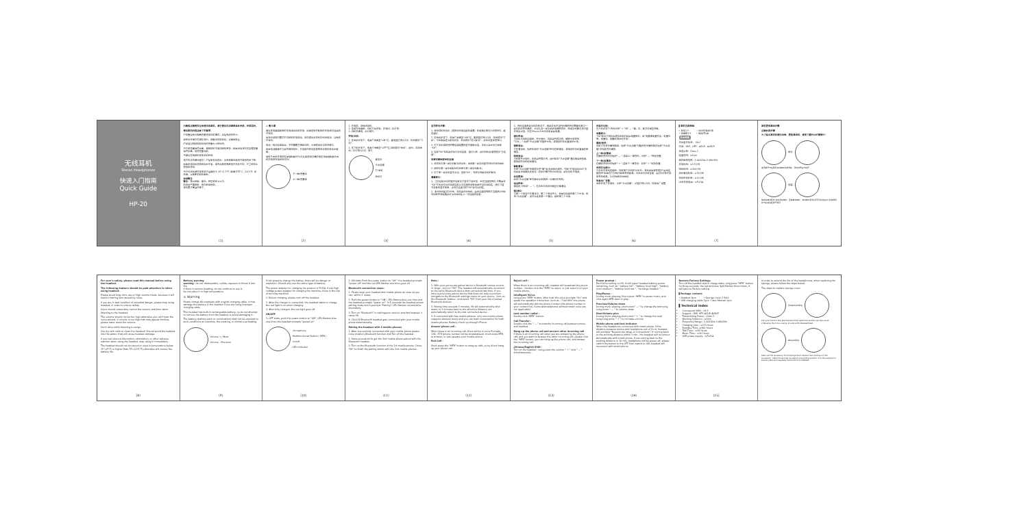无线耳机
Stereo Headphones
快速入门指南
Quick Guide
HP-20
为确保正确而安全地使用本耳机，请在使用前详细阅读本手册，并保存好。
使用耳机时应注意下列事项：
应尽量避免长期高音量使用耳机模式，以避免损伤听力。
如所处环境存在潜在危险，请暂停使用耳机，以确保安全。
应合理控制使用耳机时的音量大小和时间。
不应把音量调得太高，导致您听不到四周的声音，如果出现耳鸣可能是音量调得太高，请将音量调低。
不建议在驾驶时使用耳机听歌。
用干的软布擦拭便可！应避免耳机进水，以免导致耳机损坏或者音质下降。
如果使用耳机感觉到明显不适，或有刺激感等其他不良反应时，应立即停止使用本耳机。
不应将耳机储存或使用于温度低于-15°C( 5°F )或高于55°C（131°F）的环境，以免影响耳机寿命。
电池警告
警告：禁止拆解、撞击、挤压或投入火中。
若出现严重鼓胀，请勿继续使用。
请勿置于高温环境下。
（1）
⚠ 警示语
建议使用原装配套的充电线给耳机充电，如果使用不配套的充电线可能会损坏耳机。
本耳机使用内置式不可拆卸充电电池。请勿尝试从耳机中取出电池，以免损坏耳机。
电池（电池包或组合）不得暴露在诸如日照、火烤或类似过热环境中。
如果电池更换不当会有爆炸危险，只能用同样类型或等效类型的电池来更换。
适用于本机充电的电源适配器为5V/1A,如使用过高的电压电源适配器为本机充电则有烧机的风险！
下一曲/音量加
上一曲/音量减
（2）
1. 充电前，请关闭耳机。
2. 连接充电器后，耳机开始充电。充电时，红灯亮。
3. 耳机充满电，红灯熄灭。
开机/关机：
1. 在关机状态下，电源开关拨至“ON”位，直到蓝灯亮闪1次，耳机提示“开机”。
2. 在开机状态下，电源开关拨至“OFF”位,耳机提示“关机”，此时，耳机关机，红灯亮闪1次，熄灭。
麦克风
多功能键
开/关机
指示灯
（3）
蓝牙配对步骤：
1. 请将耳机和手机（或其他作用连接的装置）的距离控制在1米范围内，越近越好。
2. 在关机状态下，电源开关拨至“ON”位，直到蓝灯亮闪1次，耳机提示“开机”，5秒后会进入配对状态，耳机提示“进入配对”，此时红蓝交替快闪。
3. 打开手机或其他所需连接装置的蓝牙搜索功能，手机上会显示已找到“S9”。
4. 选择“S9”耳机会自动与手机连接，蓝灯闪烁，此时耳机会语音提示“已连接”。
将耳机跟两部手机连接
1. 将耳机与第一部手机配对成功后，关闭第一部手机蓝牙同时将耳机关机
2. 按照与第一部手机配对的步骤与第二部手机配对；
3. 打开第一部手机蓝牙功能，选择“S9”，完成与两部手机的配对。
温馨提示：
1、当已经配对过的蓝牙设备处于蓝牙开启状态，并在连接范围内,只需要将“S9”开机就可以自动回连到上次连接的设备如果不能自动回连，请打开蓝牙设备的蓝牙菜单，点击已连接过的“S9”就可以回连。
2、配对时间超过3分钟，耳机会自动关机；超出连接范围断开连接后3分钟内回到有效距离就可以自动回连上一次连接的设备。
（4）
3、同时连接两部手机的情况下，两部手机不能同时播放音乐需暂停其中一部手机的音乐播放，才能让另一部手机继续播放音乐。两部手机都可进行蓝牙电话功能，可在iPhone上显示耳机剩余电量。
接听来电：
当手机与耳机连接后，有来电时，耳机会有提示音，播报来电号码“134....”,短按“多功能键”可接听来电；或用您的手机直接听来电。
挂断通话：
正在通话时，短按耳机的“多功能键”即可挂断通话，或用您的手机直接挂断通话。
拒绝通话：
当听到有来电时，耳机会有提示音，此时双击“多功能键”通话便会被拒绝，或用您的手机拒绝通话。
智能语音：
长按“多功能键”听到提示音“嘟”后,说出指示操作，列如“打电话给XXX”手机就会自动拨出该电话（手机内需存有XXX电话）部分手机不适用。
末位重拨：
双击“多功能键”即可拨出手机最后一次拨打的号码。
电话转移：
通话时,可双击“ — ”，在手机与耳机间相互切换通话。
挂1接2：
当第一个电话正在通话中，第二个电话呼入，如果你想接听第二个来电，双击“多功能键”，就可以结束第一个通话，接听第二个来电。
（5）
中英文切换：
在开机状态下 同时长按“ + ”和“ — ”键，中、英文可相互转换。
电量提示：
“S9”每次开机时会提示耳机的剩余电量情况，如“电量满电量充足、电量中等、电量低、电量低请及时充电”。
播放/暂停：
耳机正在音乐播放期间，短按“多功能键”可暂停音乐播放再次短按“多功能键”可恢复音乐播放。
上一曲/音量减：
在播放音乐时可短按“ — ”,选择上一首音乐，长按“ — ”降低音量。
下一曲/音量加：
在播放音乐时可短按“ + ”,选择下一首音乐，长按“ + ”增加音量。
手机防丢提示：
当手机与耳机连接后，耳机离开手机的10米外，耳机就会语音提示“超出连接范围”如果在三分钟内回到有效距离，可自动与手机连接，超过3分钟不回到有效距离，10分钟后自动关机。
恢复出厂设置：
关机状态下充电时，长按“多功能键”，红蓝灯同闪3次，恢复出厂设置。
（6）
▌耳机包装清单：
• 耳机1个 • USB充电线1条
• 海绵套2个 • 说明书1本
技术参数
符合蓝牙标准： V4.2
支持：HSP．HFP．A2DP．AVRCP
发送功率：Class 2
连接范围：≤10m
操作频率范围：2.402GHz-2.480GHz
充电时间：≤3.5小时
待机时间：≥300小时
耳机通话时间：≥18小时
耳机听歌时间：≥16小时
USB充电电源：≤5V/1A
（7）
耳机更换耳绵步骤
正确拆装步骤
为了延长耳机的使用寿命，更换耳绵时，请按下图所示步骤操作！
拆分
使用指甲与住耳机和海绵套的交界处 环绕四周往外掰开
回装
取出海绵套配件 拆出旧海绵套，更换新海绵套 将海绵套配件装回回装时将扣位对准耳机的卡扣处轻轻挤压即可
For user’s safety, please read this manual before using the headset.
The following matters should be paid attention to when using headset:
Please avoid long- time use of high volume mode, because it will lead to hearing loss caused by noise.
If you are in bad condition of potential danger, please stop using headset, in order to ensure safety.
Users should reasonably control the volume and time when listening to the headset.
The volume should not be too high,otherwise you can't hear the voice around. If volume is too high that may appear tinnitus, please lower down the volume.
Don't drive while listening to songs.
Use dry soft cloth to clean the headset! Should avoid the headset into the water, that will cause headset damage.
If you feel obvious discomfort, stimulation, or other adverse reaction when using the headset, stop using it immediately .
The headset should not be stored or used in temperature below-15°c(5°F) or higher than 55°c(131°F),otherwise will reduce the battery life.
（8）
Battery warning
warning : do not disassemble, collide, squeeze or throw it into fire.
If there is serious bloating, do not continue to use it.
Do not place it in high temperature.
⚠ Warning
Please charge the headsets with original charging cable, it may damage the battery or the headset if you are using improper charging cable.
This headset has built-in rechargeable battery, so do not attempt to remove the battery from the headset to avoid damaging it.
The battery (battery pack or combination) shall not be exposed to such conditions as sunshine, fire roasting, or similar overheating.
Volume + / Next
Volume - /Previous
（9）
If not properly change the battey, there will be danger of explosion. Should only use the same type of battery.
The power adapter for charging the product is 5V/1A, if use high voltage power adapter for charging the machine, there is the risk of burning machine!
1. Before charging, please turn off the headset.
2. After the charger is connected, the headset starts to charge, the red light is on when charging.
3. After fully charged, the red light goes off.
ON/OFF
1. OFF state, push the power button to “ON”, LED flashes blue one time; the headset prompts “power on”
microphone
Multifunctional Button ( MFB )
On/off
LED Indicator
（10）
2. ON state Push the power button to “Off ” the headset prompts “power off” and the red LED flashes one time goes off
Bluetooth connection steps:
1. Please keep your headset and mobile phone as close as you can, within 1 meter.
2. Push the power button to “ON”, LED flashes blue one time and the headset prompts “power on”. In 5 seconds the headset enters pairing mode and it prompts “Pairing”. LED flashes red and blue alternately.
3. Turn on “Bluetooth” in setting(your device) and find headset ’s name S9
4. Click S9 Bluetooth headset gets connected with your mobile phone automatically.
Pairing the headset with 2 mobile phones
1. After successfully connected with your mobile phone please close mobile's Bluetooth function and Tun off the headset
2. Same procedure to get the 2nd mobile phone paired with the Bluetooth headset.
3. Turn on the Bluetooth function of the 1st mobile phone; Chose “S9” to finish the pairing status with the 2nd mobile phones.
（11）
Note :
1. With your perviously paired device’s Bluetooth turned on and in range , turn on “S9”. The headset will automatically reconnect to the same Bluetooth device that connected last time. If you have a previously paired device that does not auto-reconnect , navigate to the Bluetooth settings menu on your device , turn on the Bluetooth feature , and select “S9” from your list of paired Bluetooth devices .
2. Pairing time exceeds 3 minutes, S9 will automatically shut down; in 3 minutes back to the effective distance can automatically return to the last connected device .
3. If connected with two mobile phones, only one mobile phone supports wireless music and you can start conversation for both mobile phones. Battery check up through iPhone.
Answer phone call :
When there is an incoming call, there will be a voice Prompts, 134...578 (phone number will be broadcasted). short press MFB to answer, or just operate your mobile phone.
End Call :
Short press the “MFB” button to hang up calls, or by direct hang up your phone call.
（12）
Reject call :
When there is an incoming call, headset will broadcast the phone number . Double click the “MFB” to reject, or just reject it on your mobile phone.
Intelligent Voice:
Long press "MFB" button, after hear the voice prompts “Du” and speak the operation instruction. such as : "Call XXX" the phone will automatically dial the phone number (the phone number in your contact list), Some Androidphones without smart voice are not applicable!
Last number redial :
Double click “MFB” button.
Call Transfer :
Double click the “ — ” to transfer incoming call between phone and headset.
Hang up the phone call and answer other incoming call
If there is an incoming call when you are answering the phone call, and you want to Answer the other incoming call, double click the “MFB” button, you can hang up the phone call, and answer the incoming call.
Chinese/English Shift :
Turn on the headset , Long press the volume “ + ” and “ — ” simultaneously .
（13）
Power prompt :
Each time turning on S9, it will report headset battery power remaining, such as “ battery full”, “battery level high”, “battery level medium”, “battery level low ”, “recharge headset ” .
Play/Pause :
During music playing, Short press “MFB” to pause music, and click again MFB back to play .
Previous/Volume down
During music playing ,short press“ — ” to change the last song Long press “ — ” to volume down
Next/Volume plus
During music playing,short press “ + ” to change the next song.Long press “ + ” to increase volume
Mobile phone anti-lost indicator
When the headphone connected with smart phone, if the distance between device and headphone out of 10 m, headset will prompts “Beyond the range of connections”. If coming back to the working distance within 3 min , the headset will reconnect Automatically with smart phone. If not coming back to the working distance in 10 min, headphone will be power off, please switch the button to the OFF then switch to ON ,headset will reconnect with smart phone.
（14）
Restore Factory Settings
Turn off the headset and in charge state, long press "MFB" button for three seconds, the red and blue light flashes three times, it will back to Factory setting.
▌Package content:
• Headset 1pcs • Sponge cover 2 Sets
• USB charging cable 1pcs • User Manual 1pcs
▌Technical Index
Correspond With : V4.2
Support : HSP. HFP. A2DP. AVRCP
Transmitting Power : Class 2
Working Distance : ≤10m
Frequency Range : 2.402GHz-2.480GHz
Charging time : ≤3.5 Hours
Standby Time :≥300 Hours
Talk Time : ≥18 Hours
Music Time : ≥16 Hours
USB power supply : ≤5V/1A
（15）
In order to extend the life of the headphones, when replacing the sponge, please follow the steps below.
The steps to replace sponge cover
Disassembly
Put your hand in the gap between the earphone and the sponge cover 2.Reverse the force evenly around until disassembled
Assembly
Take out the accessory from sponge then replace new sponge on the accessory take the sponge accessory’s buckling position in to the earphon’s buckle place and squeeze hard until it is installed